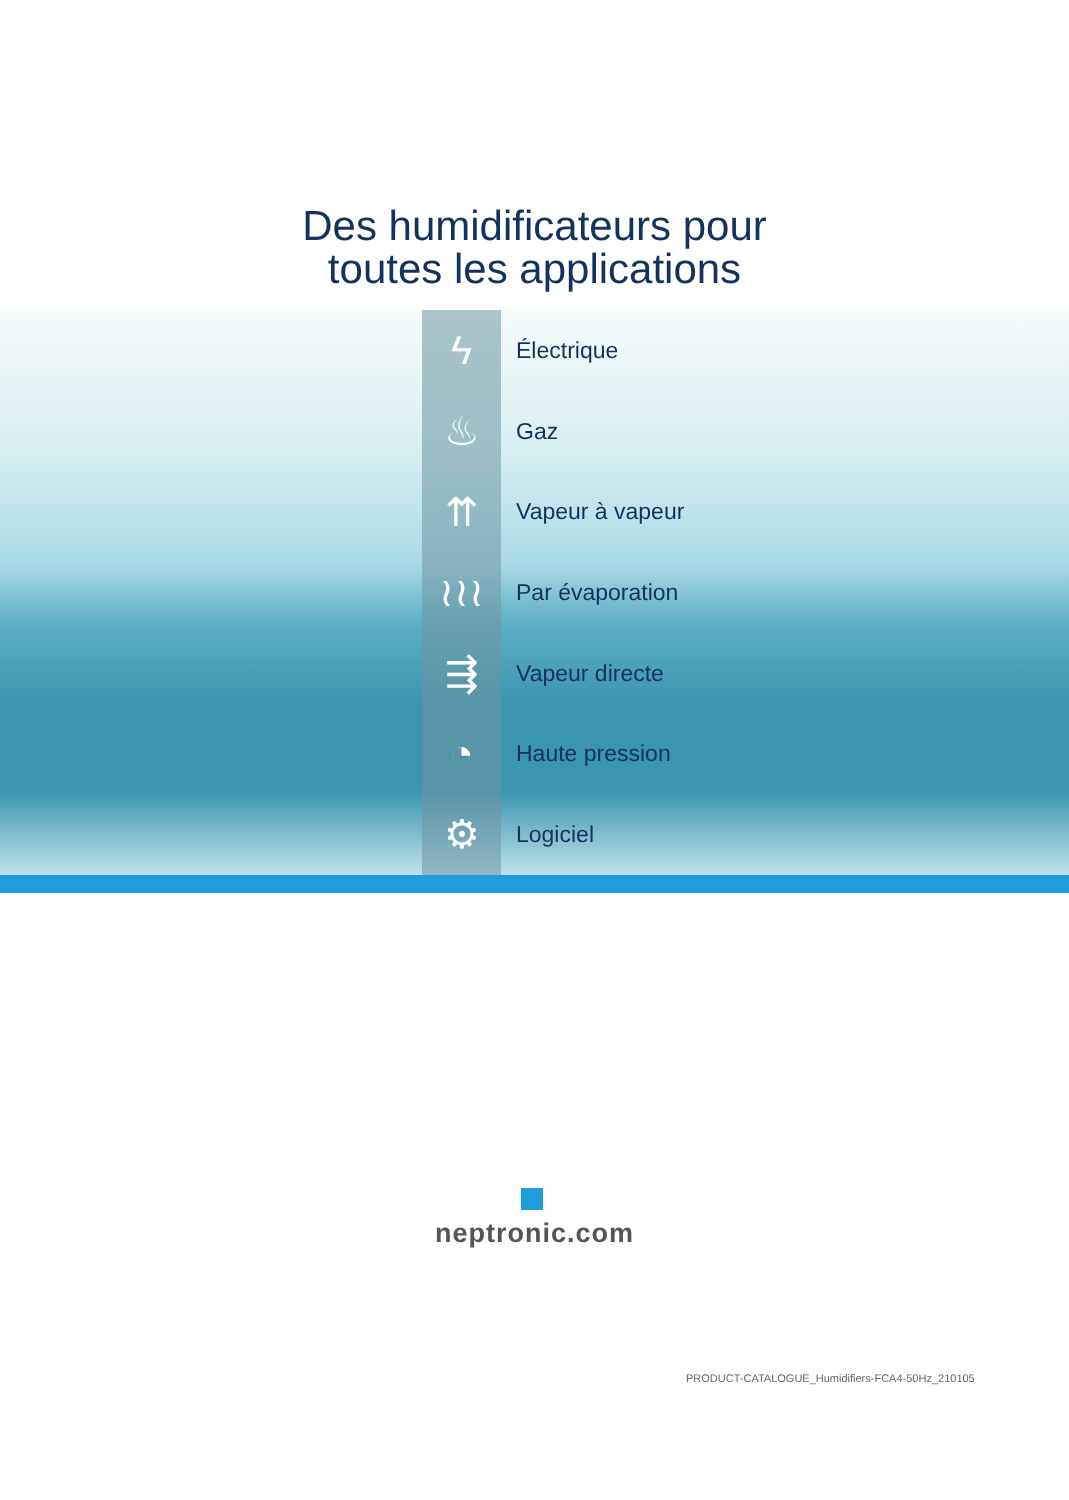Des humidificateurs pour
toutes les applications
ϟ
Électrique
♨
Gaz
⇈
Vapeur à vapeur
≀≀≀
Par évaporation
⇶
Vapeur directe
◔
Haute pression
⚙
Logiciel
neptronic.com
PRODUCT-CATALOGUE_Humidifiers-FCA4-50Hz_210105